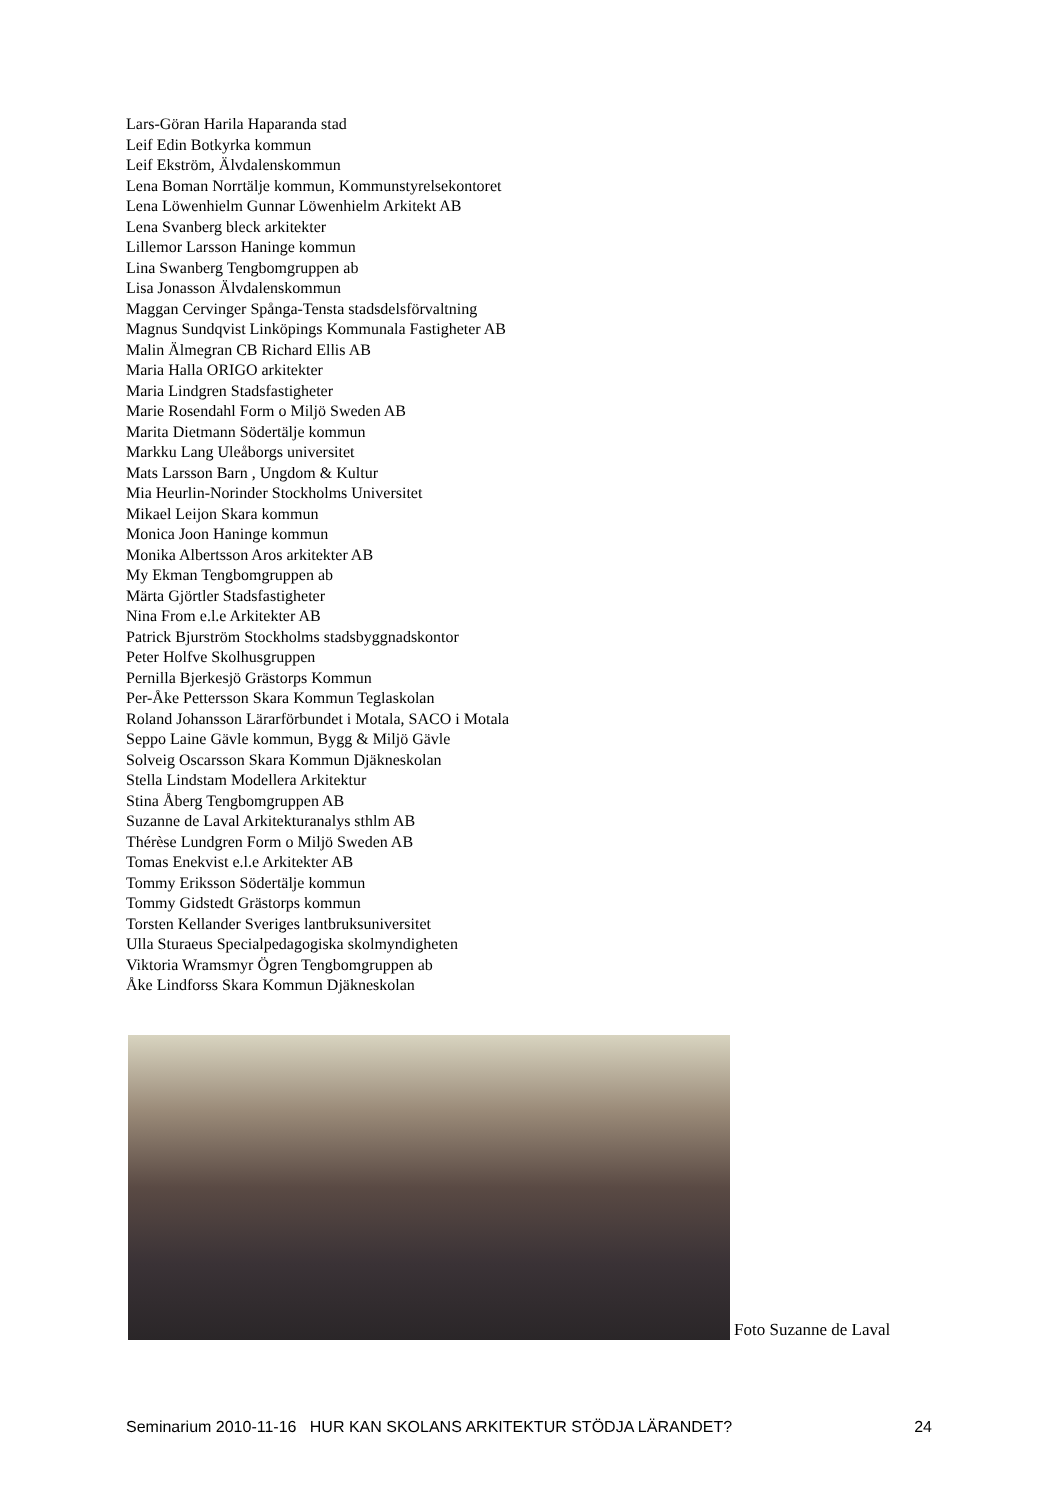Lars-Göran Harila Haparanda stad
Leif Edin Botkyrka kommun
Leif Ekström, Älvdalenskommun
Lena Boman Norrtälje kommun, Kommunstyrelsekontoret
Lena Löwenhielm Gunnar Löwenhielm Arkitekt AB
Lena Svanberg bleck arkitekter
Lillemor Larsson Haninge kommun
Lina Swanberg Tengbomgruppen ab
Lisa Jonasson Älvdalenskommun
Maggan Cervinger Spånga-Tensta stadsdelsförvaltning
Magnus Sundqvist Linköpings Kommunala Fastigheter AB
Malin Älmegran CB Richard Ellis AB
Maria Halla ORIGO arkitekter
Maria Lindgren Stadsfastigheter
Marie Rosendahl Form o Miljö Sweden AB
Marita Dietmann Södertälje kommun
Markku Lang Uleåborgs universitet
Mats Larsson Barn , Ungdom & Kultur
Mia Heurlin-Norinder Stockholms Universitet
Mikael Leijon Skara kommun
Monica Joon Haninge kommun
Monika Albertsson Aros arkitekter AB
My Ekman Tengbomgruppen ab
Märta Gjörtler Stadsfastigheter
Nina From e.l.e Arkitekter AB
Patrick Bjurström Stockholms stadsbyggnadskontor
Peter Holfve Skolhusgruppen
Pernilla Bjerkesjö Grästorps Kommun
Per-Åke Pettersson Skara Kommun Teglaskolan
Roland Johansson Lärarförbundet i Motala, SACO i Motala
Seppo Laine Gävle kommun, Bygg & Miljö Gävle
Solveig Oscarsson Skara Kommun Djäkneskolan
Stella Lindstam Modellera Arkitektur
Stina Åberg Tengbomgruppen AB
Suzanne de Laval Arkitekturanalys sthlm AB
Thérèse Lundgren Form o Miljö Sweden AB
Tomas Enekvist e.l.e Arkitekter AB
Tommy Eriksson Södertälje kommun
Tommy Gidstedt Grästorps kommun
Torsten Kellander Sveriges lantbruksuniversitet
Ulla Sturaeus Specialpedagogiska skolmyndigheten
Viktoria Wramsmyr Ögren Tengbomgruppen ab
Åke Lindforss Skara Kommun Djäkneskolan
Foto Suzanne de Laval
Seminarium 2010-11-16 HUR KAN SKOLANS ARKITEKTUR STÖDJA LÄRANDET? 24